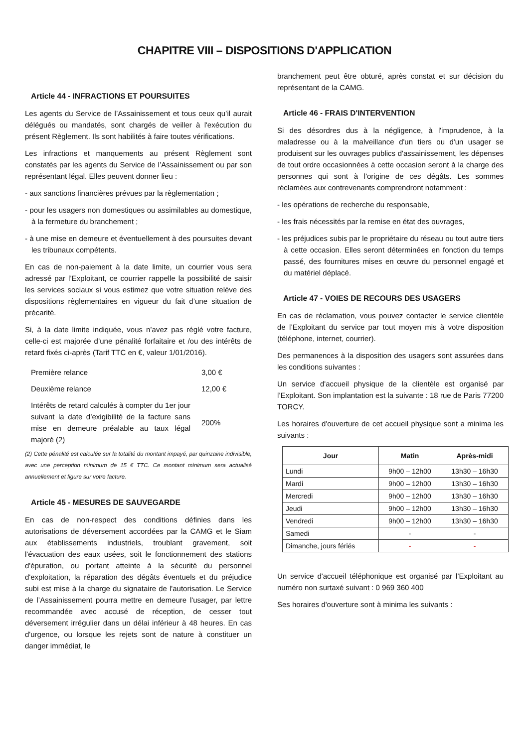CHAPITRE VIII – DISPOSITIONS D'APPLICATION
Article 44 - INFRACTIONS ET POURSUITES
Les agents du Service de l’Assainissement et tous ceux qu’il aurait délégués ou mandatés, sont chargés de veiller à l'exécution du présent Règlement. Ils sont habilités à faire toutes vérifications.
Les infractions et manquements au présent Règlement sont constatés par les agents du Service de l’Assainissement ou par son représentant légal. Elles peuvent donner lieu :
- aux sanctions financières prévues par la règlementation ;
- pour les usagers non domestiques ou assimilables au domestique, à la fermeture du branchement ;
- à une mise en demeure et éventuellement à des poursuites devant les tribunaux compétents.
En cas de non-paiement à la date limite, un courrier vous sera adressé par l’Exploitant, ce courrier rappelle la possibilité de saisir les services sociaux si vous estimez que votre situation relève des dispositions règlementaires en vigueur du fait d’une situation de précarité.
Si, à la date limite indiquée, vous n’avez pas réglé votre facture, celle-ci est majorée d’une pénalité forfaitaire et /ou des intérêts de retard fixés ci-après (Tarif TTC en €, valeur 1/01/2016).
| Première relance | 3,00 € |
| Deuxième relance | 12,00 € |
| Intérêts de retard calculés à compter du 1er jour suivant la date d’exigibilité de la facture sans mise en demeure préalable au taux légal majoré (2) | 200% |
(2) Cette pénalité est calculée sur la totalité du montant impayé, par quinzaine indivisible, avec une perception minimum de 15 € TTC. Ce montant minimum sera actualisé annuellement et figure sur votre facture.
Article 45 - MESURES DE SAUVEGARDE
En cas de non-respect des conditions définies dans les autorisations de déversement accordées par la CAMG et le Siam aux établissements industriels, troublant gravement, soit l'évacuation des eaux usées, soit le fonctionnement des stations d'épuration, ou portant atteinte à la sécurité du personnel d'exploitation, la réparation des dégâts éventuels et du préjudice subi est mise à la charge du signataire de l'autorisation. Le Service de l’Assainissement pourra mettre en demeure l'usager, par lettre recommandée avec accusé de réception, de cesser tout déversement irrégulier dans un délai inférieur à 48 heures. En cas d'urgence, ou lorsque les rejets sont de nature à constituer un danger immédiat, le
branchement peut être obturé, après constat et sur décision du représentant de la CAMG.
Article 46 - FRAIS D'INTERVENTION
Si des désordres dus à la négligence, à l'imprudence, à la maladresse ou à la malveillance d'un tiers ou d'un usager se produisent sur les ouvrages publics d'assainissement, les dépenses de tout ordre occasionnées à cette occasion seront à la charge des personnes qui sont à l'origine de ces dégâts. Les sommes réclamées aux contrevenants comprendront notamment :
- les opérations de recherche du responsable,
- les frais nécessités par la remise en état des ouvrages,
- les préjudices subis par le propriétaire du réseau ou tout autre tiers à cette occasion. Elles seront déterminées en fonction du temps passé, des fournitures mises en œuvre du personnel engagé et du matériel déplacé.
Article 47 - VOIES DE RECOURS DES USAGERS
En cas de réclamation, vous pouvez contacter le service clientèle de l’Exploitant du service par tout moyen mis à votre disposition (téléphone, internet, courrier).
Des permanences à la disposition des usagers sont assurées dans les conditions suivantes :
Un service d'accueil physique de la clientèle est organisé par l’Exploitant. Son implantation est la suivante : 18 rue de Paris 77200 TORCY.
Les horaires d'ouverture de cet accueil physique sont a minima les suivants :
| Jour | Matin | Après-midi |
| --- | --- | --- |
| Lundi | 9h00 – 12h00 | 13h30 – 16h30 |
| Mardi | 9h00 – 12h00 | 13h30 – 16h30 |
| Mercredi | 9h00 – 12h00 | 13h30 – 16h30 |
| Jeudi | 9h00 – 12h00 | 13h30 – 16h30 |
| Vendredi | 9h00 – 12h00 | 13h30 – 16h30 |
| Samedi | - | - |
| Dimanche, jours fériés | - | - |
Un service d'accueil téléphonique est organisé par l’Exploitant au numéro non surtaxé suivant : 0 969 360 400
Ses horaires d'ouverture sont à minima les suivants :